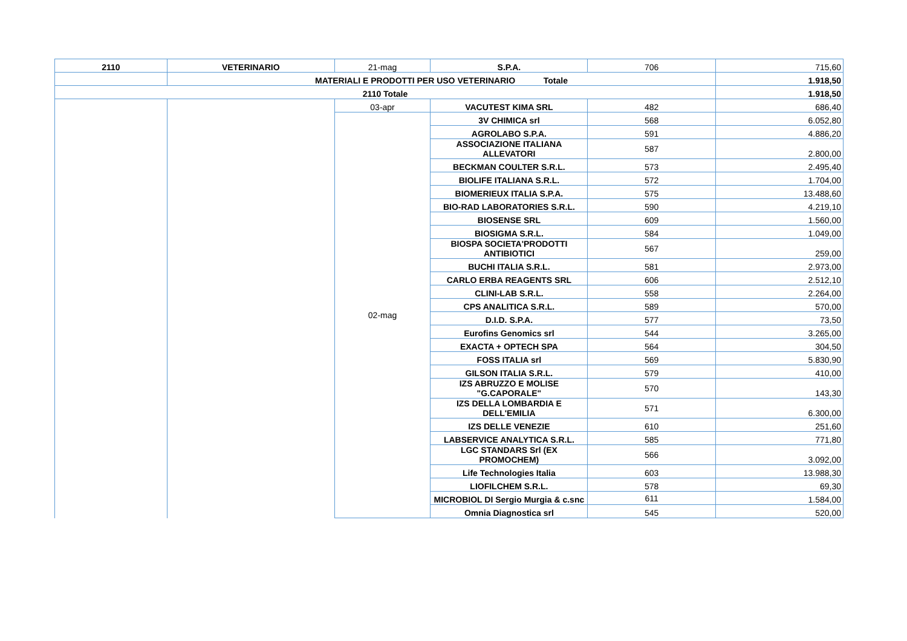| 2110 | VETERINARIO | 21-mag | S.P.A. | 706 | 715,60 |
| | MATERIALI E PRODOTTI PER USO VETERINARIO Totale | | | | 1.918,50 |
| 2110 Totale | | | | | 1.918,50 |
| | | 03-apr | VACUTEST KIMA SRL | 482 | 686,40 |
| | | 02-mag | 3V CHIMICA srl | 568 | 6.052,80 |
| | | | AGROLABO S.P.A. | 591 | 4.886,20 |
| | | | ASSOCIAZIONE ITALIANA ALLEVATORI | 587 | 2.800,00 |
| | | | BECKMAN COULTER S.R.L. | 573 | 2.495,40 |
| | | | BIOLIFE ITALIANA S.R.L. | 572 | 1.704,00 |
| | | | BIOMERIEUX ITALIA S.P.A. | 575 | 13.488,60 |
| | | | BIO-RAD LABORATORIES S.R.L. | 590 | 4.219,10 |
| | | | BIOSENSE SRL | 609 | 1.560,00 |
| | | | BIOSIGMA S.R.L. | 584 | 1.049,00 |
| | | | BIOSPA SOCIETA'PRODOTTI ANTIBIOTICI | 567 | 259,00 |
| | | | BUCHI ITALIA S.R.L. | 581 | 2.973,00 |
| | | | CARLO ERBA REAGENTS SRL | 606 | 2.512,10 |
| | | | CLINI-LAB S.R.L. | 558 | 2.264,00 |
| | | | CPS ANALITICA S.R.L. | 589 | 570,00 |
| | | | D.I.D. S.P.A. | 577 | 73,50 |
| | | | Eurofins Genomics srl | 544 | 3.265,00 |
| | | | EXACTA + OPTECH SPA | 564 | 304,50 |
| | | | FOSS ITALIA srl | 569 | 5.830,90 |
| | | | GILSON ITALIA S.R.L. | 579 | 410,00 |
| | | | IZS ABRUZZO E MOLISE "G.CAPORALE" | 570 | 143,30 |
| | | | IZS DELLA LOMBARDIA E DELL'EMILIA | 571 | 6.300,00 |
| | | | IZS DELLE VENEZIE | 610 | 251,60 |
| | | | LABSERVICE ANALYTICA S.R.L. | 585 | 771,80 |
| | | | LGC STANDARS Srl (EX PROMOCHEM) | 566 | 3.092,00 |
| | | | Life Technologies Italia | 603 | 13.988,30 |
| | | | LIOFILCHEM S.R.L. | 578 | 69,30 |
| | | | MICROBIOL DI Sergio Murgia & c.snc | 611 | 1.584,00 |
| | | | Omnia Diagnostica srl | 545 | 520,00 |